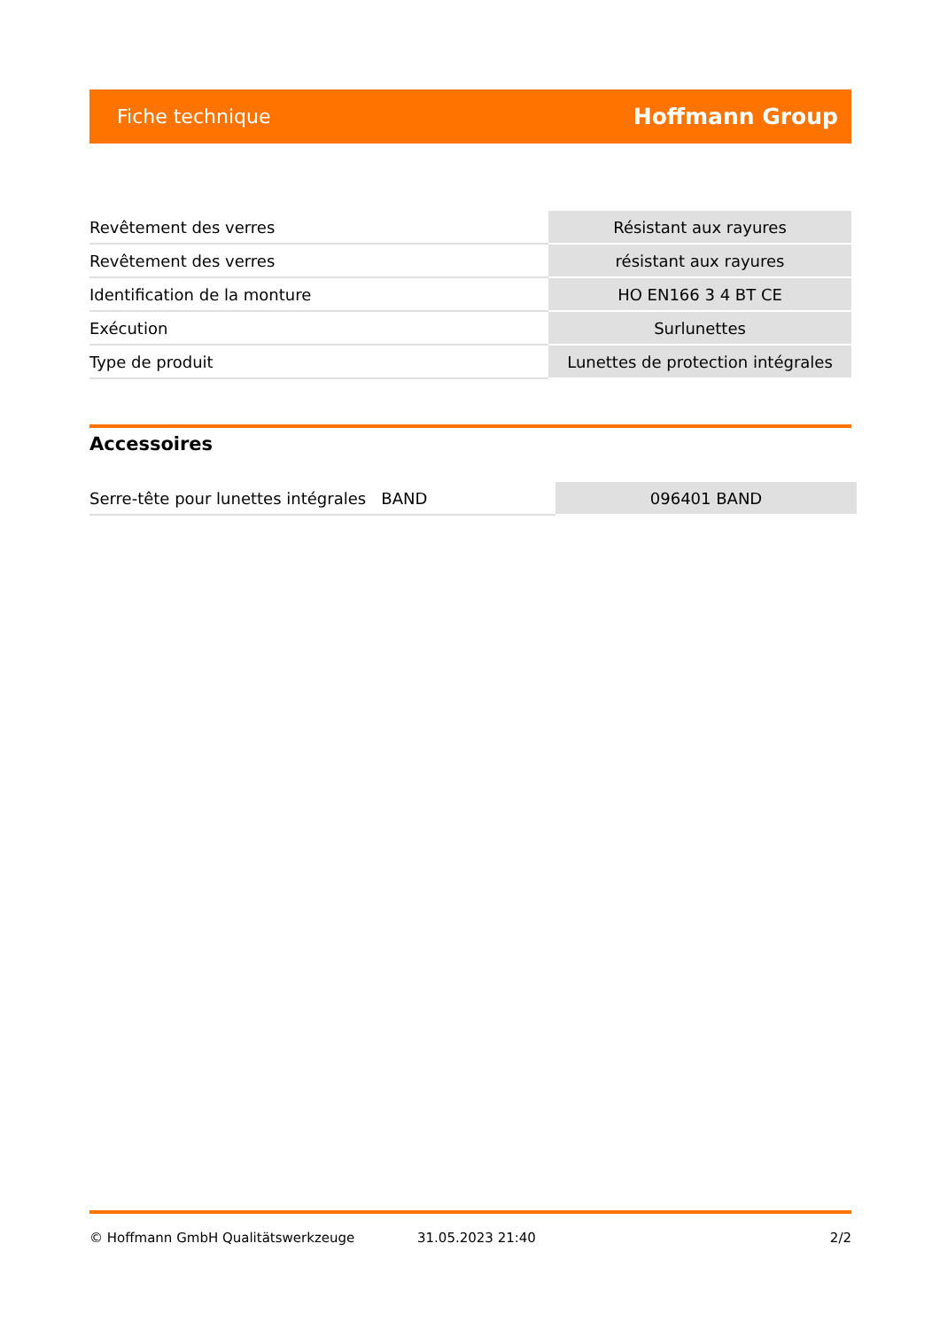Fiche technique Hoffmann Group
| Revêtement des verres | Résistant aux rayures |
| Revêtement des verres | résistant aux rayures |
| Identification de la monture | HO EN166 3 4 BT CE |
| Exécution | Surlunettes |
| Type de produit | Lunettes de protection intégrales |
Accessoires
| Serre-tête pour lunettes intégrales BAND | 096401 BAND |
© Hoffmann GmbH Qualitätswerkzeuge 31.05.2023 21:40 2/2